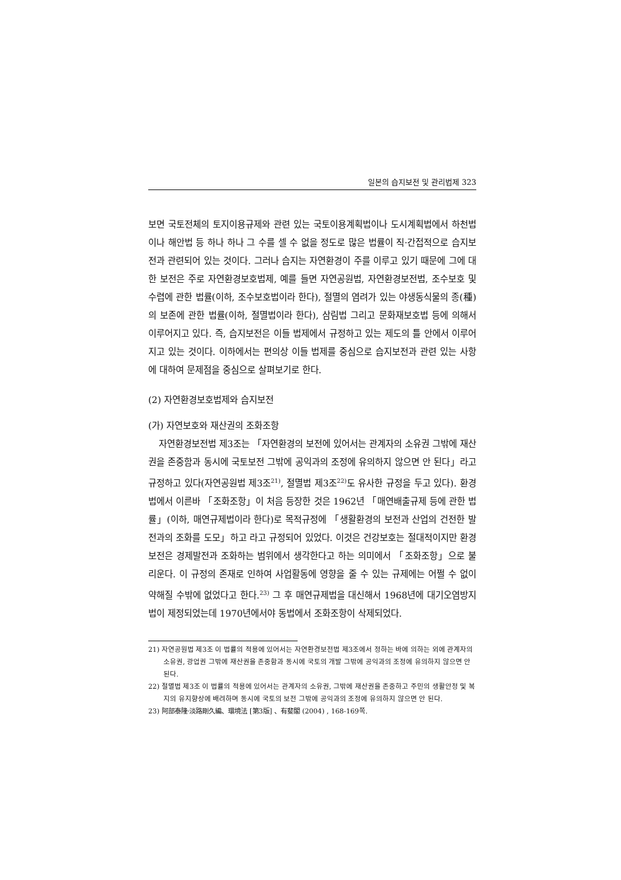일본의 습지보전 및 관리법제 323
보면 국토전체의 토지이용규제와 관련 있는 국토이용계획법이나 도시계획법에서 하천법이나 해안법 등 하나 하나 그 수를 셀 수 없을 정도로 많은 법률이 직·간접적으로 습지보전과 관련되어 있는 것이다. 그러나 습지는 자연환경이 주를 이루고 있기 때문에 그에 대한 보전은 주로 자연환경보호법제, 예를 들면 자연공원법, 자연환경보전법, 조수보호 및 수렵에 관한 법률(이하, 조수보호법이라 한다), 절멸의 염려가 있는 야생동식물의 종(種)의 보존에 관한 법률(이하, 절멸법이라 한다), 삼림법 그리고 문화재보호법 등에 의해서 이루어지고 있다. 즉, 습지보전은 이들 법제에서 규정하고 있는 제도의 틀 안에서 이루어지고 있는 것이다. 이하에서는 편의상 이들 법제를 중심으로 습지보전과 관련 있는 사항에 대하여 문제점을 중심으로 살펴보기로 한다.
(2) 자연환경보호법제와 습지보전
(가) 자연보호와 재산권의 조화조항
자연환경보전법 제3조는 「자연환경의 보전에 있어서는 관계자의 소유권 그밖에 재산권을 존중함과 동시에 국토보전 그밖에 공익과의 조정에 유의하지 않으면 안 된다」라고 규정하고 있다(자연공원법 제3조<sup>21)</sup>, 절멸법 제3조<sup>22)</sup>도 유사한 규정을 두고 있다). 환경법에서 이른바 「조화조항」이 처음 등장한 것은 1962년 「매연배출규제 등에 관한 법률」(이하, 매연규제법이라 한다)로 목적규정에 「생활환경의 보전과 산업의 건전한 발전과의 조화를 도모」하고 라고 규정되어 있었다. 이것은 건강보호는 절대적이지만 환경보전은 경제발전과 조화하는 범위에서 생각한다고 하는 의미에서 「조화조항」으로 불리운다. 이 규정의 존재로 인하여 사업활동에 영향을 줄 수 있는 규제에는 어쩔 수 없이 약해질 수밖에 없었다고 한다.<sup>23)</sup> 그 후 매연규제법을 대신해서 1968년에 대기오염방지법이 제정되었는데 1970년에서야 동법에서 조화조항이 삭제되었다.
21) 자연공원법 제3조 이 법률의 적용에 있어서는 자연환경보전법 제3조에서 정하는 바에 의하는 외에 관계자의 소유권, 광업권 그밖에 재산권을 존중함과 동시에 국토의 개발 그밖에 공익과의 조정에 유의하지 않으면 안 된다.
22) 절멸법 제3조 이 법률의 적용에 있어서는 관계자의 소유권, 그밖에 재산권을 존중하고 주민의 생활안정 및 복지의 유지향상에 배려하며 동시에 국토의 보전 그밖에 공익과의 조정에 유의하지 않으면 안 된다.
23) 阿部泰隆·淡路剛久編、環境法 [第3版] 、有斐閣 (2004) , 168-169쪽.